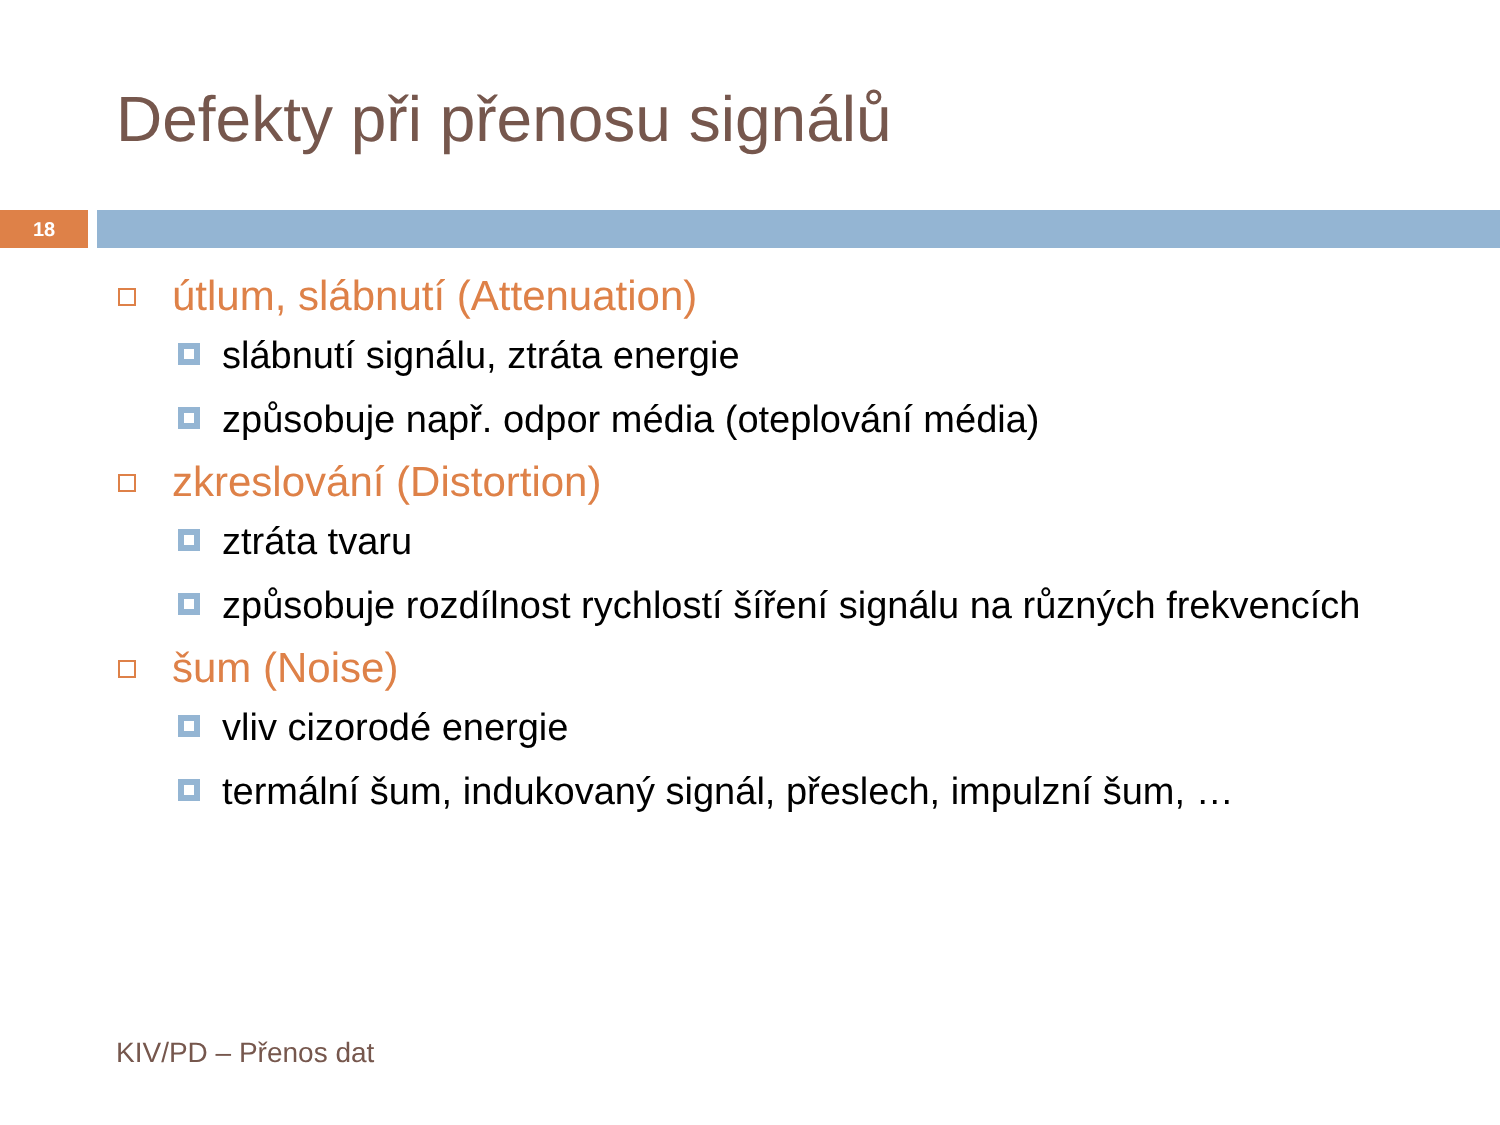Defekty při přenosu signálů
18
útlum, slábnutí (Attenuation)
slábnutí signálu, ztráta energie
způsobuje např. odpor média (oteplování média)
zkreslování (Distortion)
ztráta tvaru
způsobuje rozdílnost rychlostí šíření signálu na různých frekvencích
šum (Noise)
vliv cizorodé energie
termální šum, indukovaný signál, přeslech, impulzní šum, …
KIV/PD – Přenos dat